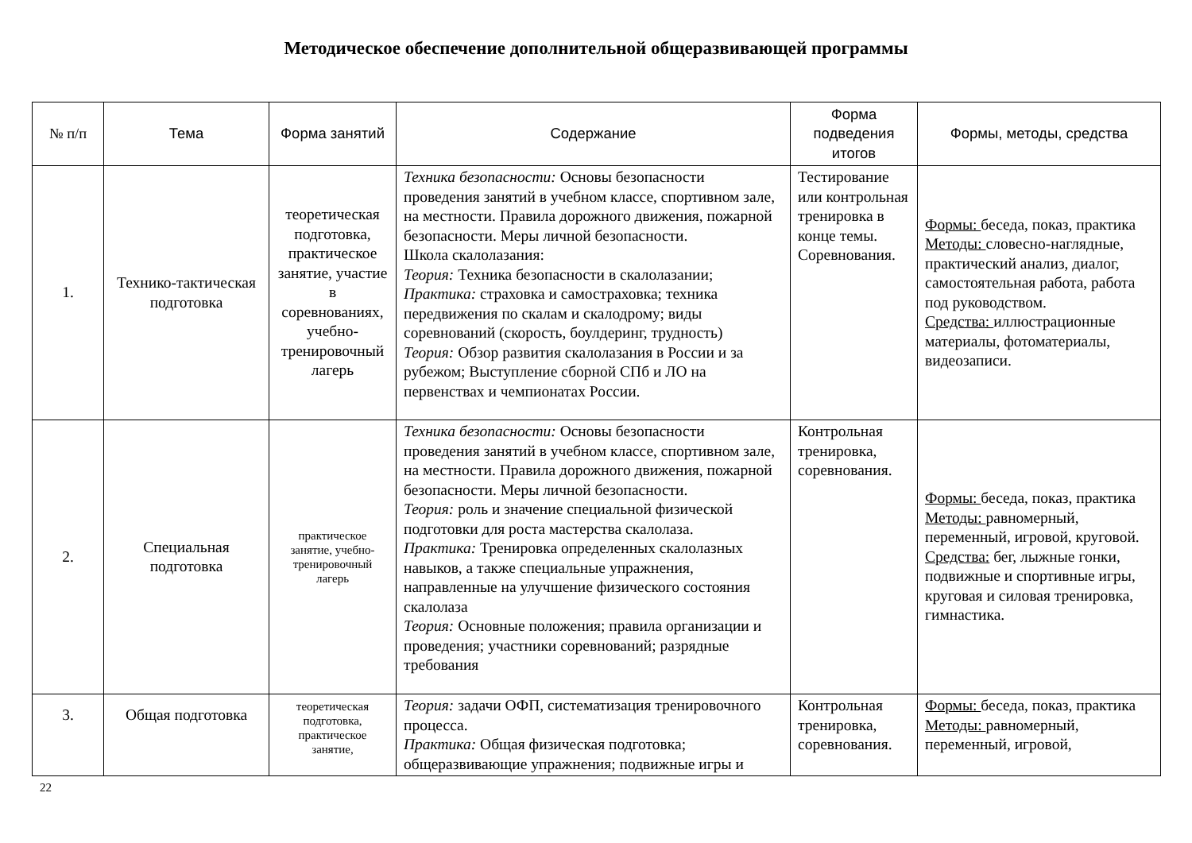Методическое обеспечение дополнительной общеразвивающей программы
| № п/п | Тема | Форма занятий | Содержание | Форма подведения итогов | Формы, методы, средства |
| --- | --- | --- | --- | --- | --- |
| 1. | Технико-тактическая подготовка | теоретическая подготовка, практическое занятие, участие в соревнованиях, учебно-тренировочный лагерь | Техника безопасности: Основы безопасности проведения занятий в учебном классе, спортивном зале, на местности. Правила дорожного движения, пожарной безопасности. Меры личной безопасности. Школа скалолазания: Теория: Техника безопасности в скалолазании; Практика: страховка и самостраховка; техника передвижения по скалам и скалодрому; виды соревнований (скорость, боулдеринг, трудность) Теория: Обзор развития скалолазания в России и за рубежом; Выступление сборной СПб и ЛО на первенствах и чемпионатах России. | Тестирование или контрольная тренировка в конце темы. Соревнования. | Формы: беседа, показ, практика Методы: словесно-наглядные, практический анализ, диалог, самостоятельная работа, работа под руководством. Средства: иллюстрационные материалы, фотоматериалы, видеозаписи. |
| 2. | Специальная подготовка | практическое занятие, учебно-тренировочный лагерь | Техника безопасности: Основы безопасности проведения занятий в учебном классе, спортивном зале, на местности. Правила дорожного движения, пожарной безопасности. Меры личной безопасности. Теория: роль и значение специальной физической подготовки для роста мастерства скалолаза. Практика: Тренировка определенных скалолазных навыков, а также специальные упражнения, направленные на улучшение физического состояния скалолаза Теория: Основные положения; правила организации и проведения; участники соревнований; разрядные требования | Контрольная тренировка, соревнования. | Формы: беседа, показ, практика Методы: равномерный, переменный, игровой, круговой. Средства: бег, лыжные гонки, подвижные и спортивные игры, круговая и силовая тренировка, гимнастика. |
| 3. | Общая подготовка | теоретическая подготовка, практическое занятие, | Теория: задачи ОФП, систематизация тренировочного процесса. Практика: Общая физическая подготовка; общеразвивающие упражнения; подвижные игры и | Контрольная тренировка, соревнования. | Формы: беседа, показ, практика Методы: равномерный, переменный, игровой, |
22